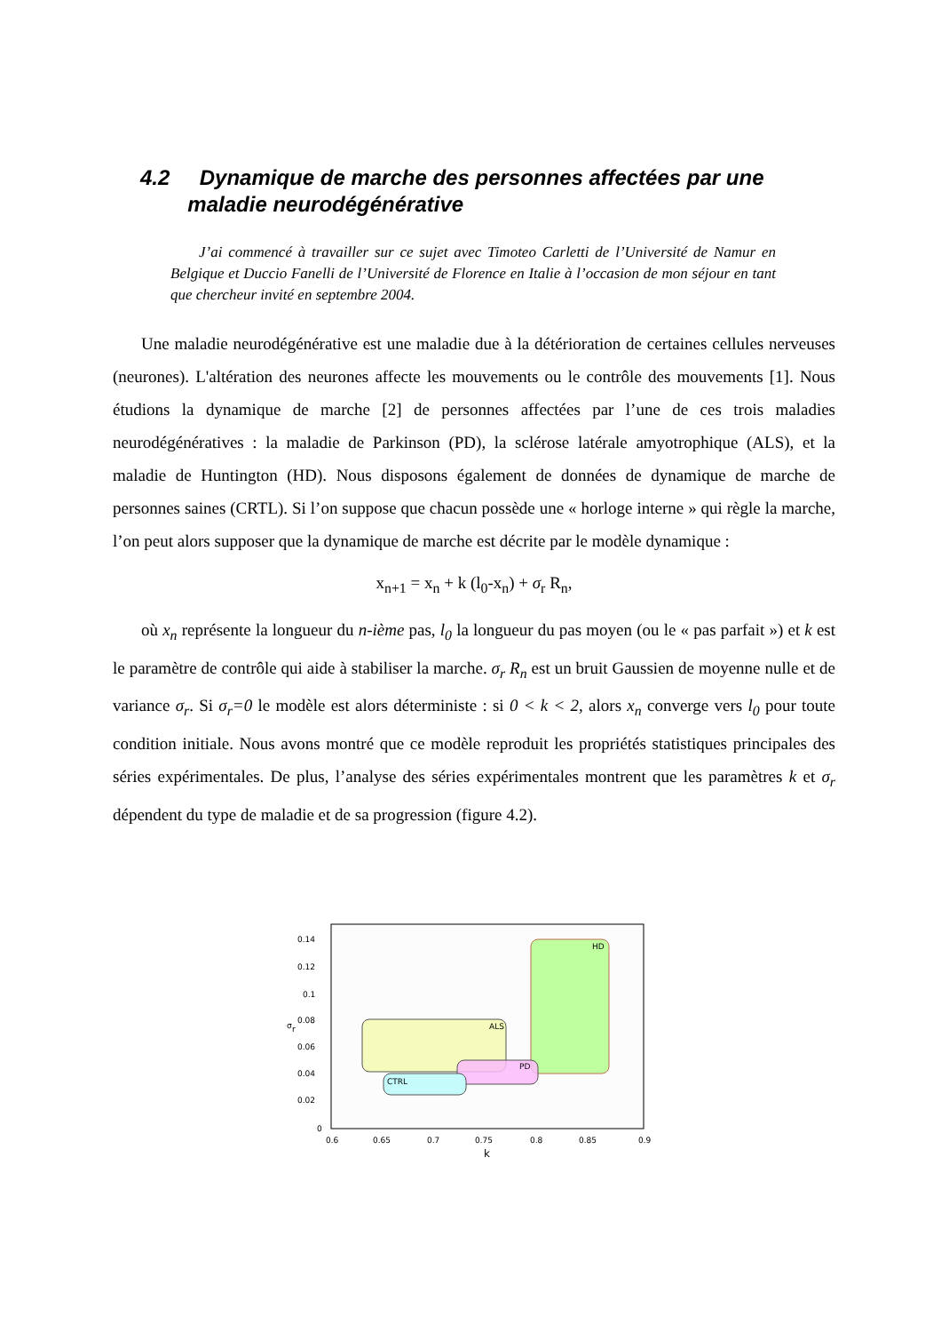4.2 Dynamique de marche des personnes affectées par une
maladie neurodégénérative
J’ai commencé à travailler sur ce sujet avec Timoteo Carletti de l’Université de Namur en Belgique et Duccio Fanelli de l’Université de Florence en Italie à l’occasion de mon séjour en tant que chercheur invité en septembre 2004.
Une maladie neurodégénérative est une maladie due à la détérioration de certaines cellules nerveuses (neurones). L'altération des neurones affecte les mouvements ou le contrôle des mouvements [1]. Nous étudions la dynamique de marche [2] de personnes affectées par l’une de ces trois maladies neurodégénératives : la maladie de Parkinson (PD), la sclérose latérale amyotrophique (ALS), et la maladie de Huntington (HD). Nous disposons également de données de dynamique de marche de personnes saines (CRTL). Si l’on suppose que chacun possède une « horloge interne » qui règle la marche, l’on peut alors supposer que la dynamique de marche est décrite par le modèle dynamique :
x<sub>n+1</sub> = x<sub>n</sub> + k (l<sub>0</sub>-x<sub>n</sub>) + σ<sub>r</sub> R<sub>n</sub>,
où x<sub>n</sub> représente la longueur du n-ième pas, l<sub>0</sub> la longueur du pas moyen (ou le « pas parfait ») et k est le paramètre de contrôle qui aide à stabiliser la marche. σ<sub>r</sub> R<sub>n</sub> est un bruit Gaussien de moyenne nulle et de variance σ<sub>r</sub>. Si σ<sub>r</sub>=0 le modèle est alors déterministe : si 0 < k < 2, alors x<sub>n</sub> converge vers l<sub>0</sub> pour toute condition initiale. Nous avons montré que ce modèle reproduit les propriétés statistiques principales des séries expérimentales. De plus, l’analyse des séries expérimentales montrent que les paramètres k et σ<sub>r</sub> dépendent du type de maladie et de sa progression (figure 4.2).
HD
ALS
PD
CTRL
0.14
0.12
0.1
0.08
0.06
0.04
0.02
0
σ
r
0.6
0.65
0.7
0.75
0.8
0.85
0.9
k